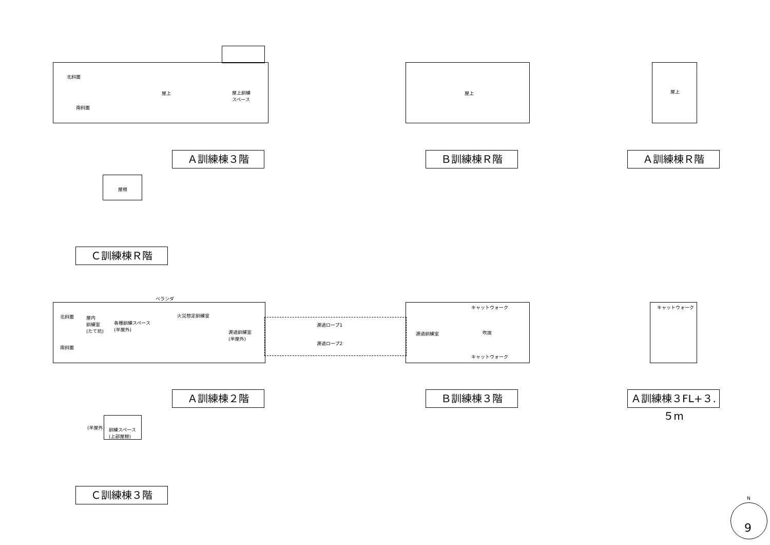北斜面
南斜面
屋上
屋上訓練
スペース
屋上 屋上
屋根
北斜面
屋内
訓練室
(たて坑)
南斜面
ベランダ
各種訓練スペース
(半屋外)
火災想定訓練室
渡過訓練室
(半屋外)
渡過ロープ1
渡過ロープ2
渡過訓練室
キャットウォーク
吹抜
キャットウォーク
キャットウォーク
(半屋外)
訓練スペース
(上部屋根)
N
9
Ａ訓練棟３階 Ｂ訓練棟Ｒ階 Ａ訓練棟Ｒ階
Ｃ訓練棟Ｒ階
Ａ訓練棟２階 Ｂ訓練棟３階
Ａ訓練棟３FL+３.５m
Ｃ訓練棟３階